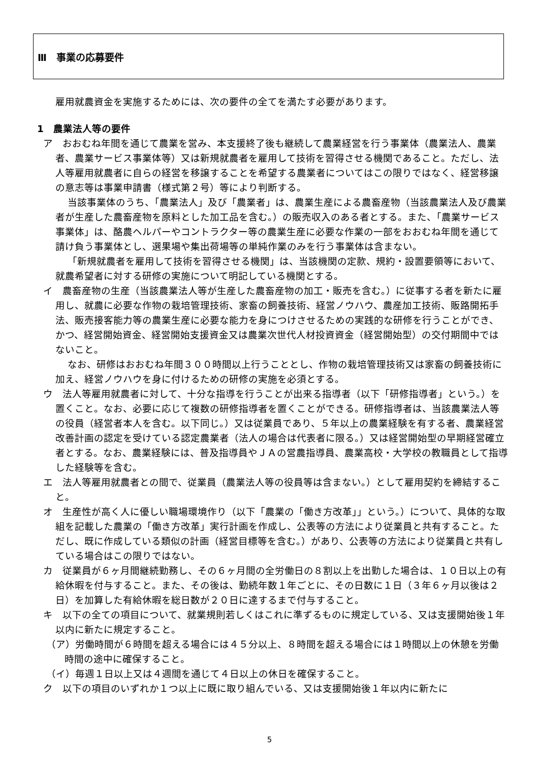Ⅲ　事業の応募要件
雇用就農資金を実施するためには、次の要件の全てを満たす必要があります。
1　農業法人等の要件
ア　おおむね年間を通じて農業を営み、本支援終了後も継続して農業経営を行う事業体（農業法人、農業者、農業サービス事業体等）又は新規就農者を雇用して技術を習得させる機関であること。ただし、法人等雇用就農者に自らの経営を移譲することを希望する農業者についてはこの限りではなく、経営移譲の意志等は事業申請書（様式第２号）等により判断する。
当該事業体のうち、「農業法人」及び「農業者」は、農業生産による農畜産物（当該農業法人及び農業者が生産した農畜産物を原料とした加工品を含む。）の販売収入のある者とする。また、「農業サービス事業体」は、酪農ヘルパーやコントラクター等の農業生産に必要な作業の一部をおおむね年間を通じて請け負う事業体とし、選果場や集出荷場等の単純作業のみを行う事業体は含まない。
「新規就農者を雇用して技術を習得させる機関」は、当該機関の定款、規約・設置要領等において、就農希望者に対する研修の実施について明記している機関とする。
イ　農畜産物の生産（当該農業法人等が生産した農畜産物の加工・販売を含む。）に従事する者を新たに雇用し、就農に必要な作物の栽培管理技術、家畜の飼養技術、経営ノウハウ、農産加工技術、販路開拓手法、販売接客能力等の農業生産に必要な能力を身につけさせるための実践的な研修を行うことができ、かつ、経営開始資金、経営開始支援資金又は農業次世代人材投資資金（経営開始型）の交付期間中ではないこと。
なお、研修はおおむね年間３００時間以上行うこととし、作物の栽培管理技術又は家畜の飼養技術に加え、経営ノウハウを身に付けるための研修の実施を必須とする。
ウ　法人等雇用就農者に対して、十分な指導を行うことが出来る指導者（以下「研修指導者」という。）を置くこと。なお、必要に応じて複数の研修指導者を置くことができる。研修指導者は、当該農業法人等の役員（経営者本人を含む。以下同じ。）又は従業員であり、５年以上の農業経験を有する者、農業経営改善計画の認定を受けている認定農業者（法人の場合は代表者に限る。）又は経営開始型の早期経営確立者とする。なお、農業経験には、普及指導員やＪＡの営農指導員、農業高校・大学校の教職員として指導した経験等を含む。
エ　法人等雇用就農者との間で、従業員（農業法人等の役員等は含まない。）として雇用契約を締結すること。
オ　生産性が高く人に優しい職場環境作り（以下「農業の「働き方改革」」という。）について、具体的な取組を記載した農業の「働き方改革」実行計画を作成し、公表等の方法により従業員と共有すること。ただし、既に作成している類似の計画（経営目標等を含む。）があり、公表等の方法により従業員と共有している場合はこの限りではない。
カ　従業員が６ヶ月間継続勤務し、その６ヶ月間の全労働日の８割以上を出勤した場合は、１０日以上の有給休暇を付与すること。また、その後は、勤続年数１年ごとに、その日数に１日（３年６ヶ月以後は２日）を加算した有給休暇を総日数が２０日に達するまで付与すること。
キ　以下の全ての項目について、就業規則若しくはこれに準ずるものに規定している、又は支援開始後１年以内に新たに規定すること。
（ア）労働時間が６時間を超える場合には４５分以上、８時間を超える場合には１時間以上の休憩を労働時間の途中に確保すること。
（イ）毎週１日以上又は４週間を通じて４日以上の休日を確保すること。
ク　以下の項目のいずれか１つ以上に既に取り組んでいる、又は支援開始後１年以内に新たに
5